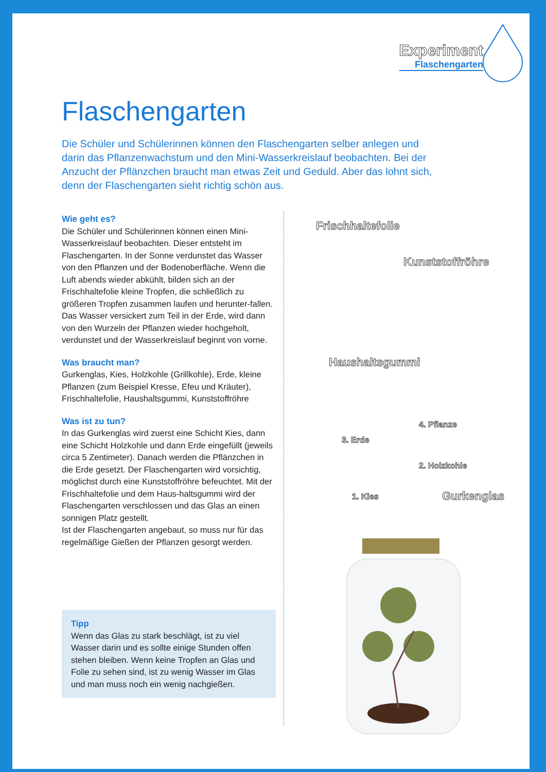Experiment
Flaschengarten
Flaschengarten
Die Schüler und Schülerinnen können den Flaschengarten selber anlegen und darin das Pflanzenwachstum und den Mini-Wasserkreislauf beobachten. Bei der Anzucht der Pflänzchen braucht man etwas Zeit und Geduld. Aber das lohnt sich, denn der Flaschengarten sieht richtig schön aus.
Wie geht es?
Die Schüler und Schülerinnen können einen Mini-Wasserkreislauf beobachten. Dieser entsteht im Flaschengarten. In der Sonne verdunstet das Wasser von den Pflanzen und der Bodenoberfläche. Wenn die Luft abends wieder abkühlt, bilden sich an der Frischhaltefolie kleine Tropfen, die schließlich zu größeren Tropfen zusammen laufen und herunter-fallen. Das Wasser versickert zum Teil in der Erde, wird dann von den Wurzeln der Pflanzen wieder hochgeholt, verdunstet und der Wasserkreislauf beginnt von vorne.
Was braucht man?
Gurkenglas, Kies, Holzkohle (Grillkohle), Erde, kleine Pflanzen (zum Beispiel Kresse, Efeu und Kräuter), Frischhaltefolie, Haushaltsgummi, Kunststoffröhre
Was ist zu tun?
In das Gurkenglas wird zuerst eine Schicht Kies, dann eine Schicht Holzkohle und dann Erde eingefüllt (jeweils circa 5 Zentimeter). Danach werden die Pflänzchen in die Erde gesetzt. Der Flaschengarten wird vorsichtig, möglichst durch eine Kunststoffröhre befeuchtet. Mit der Frischhaltefolie und dem Haus-haltsgummi wird der Flaschengarten verschlossen und das Glas an einen sonnigen Platz gestellt.
Ist der Flaschengarten angebaut, so muss nur für das regelmäßige Gießen der Pflanzen gesorgt werden.
Tipp
Wenn das Glas zu stark beschlägt, ist zu viel Wasser darin und es sollte einige Stunden offen stehen bleiben. Wenn keine Tropfen an Glas und Folie zu sehen sind, ist zu wenig Wasser im Glas und man muss noch ein wenig nachgießen.
Frischhaltefolie
Kunststoffröhre
Haushaltsgummi
4. Pflanze
3. Erde
2. Holzkohle
1. Kies Gurkenglas